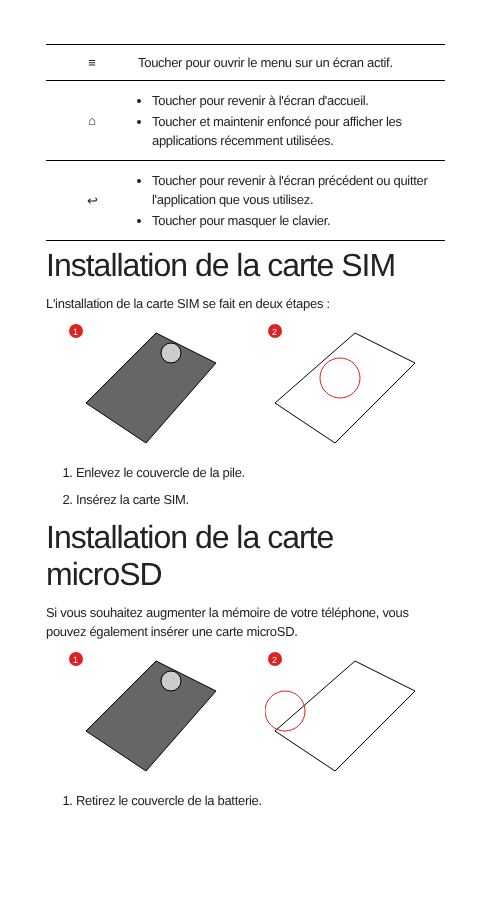| ≡ | Toucher pour ouvrir le menu sur un écran actif. |
| ⌂ | Toucher pour revenir à l'écran d'accueil. Toucher et maintenir enfoncé pour afficher les applications récemment utilisées. |
| ↩ | Toucher pour revenir à l'écran précédent ou quitter l'application que vous utilisez. Toucher pour masquer le clavier. |
Installation de la carte SIM
L'installation de la carte SIM se fait en deux étapes :
1
2
1. Enlevez le couvercle de la pile.
2. Insérez la carte SIM.
Installation de la carte microSD
Si vous souhaitez augmenter la mémoire de votre téléphone, vous pouvez également insérer une carte microSD.
1
2
1. Retirez le couvercle de la batterie.